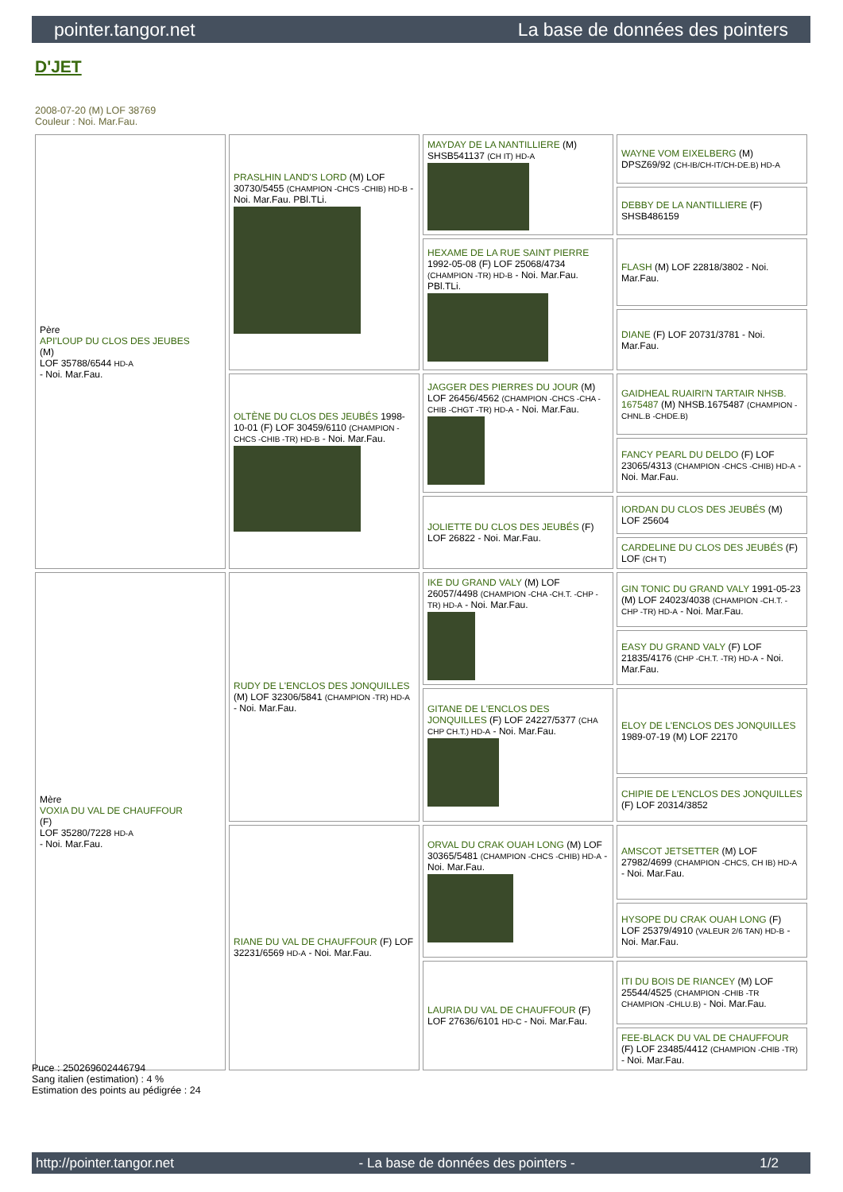pointer.tangor.net La base de données des pointers
D'JET
2008-07-20 (M) LOF 38769
Couleur : Noi. Mar.Fau.
| Père API'LOUP DU CLOS DES JEUBES (M) LOF 35788/6544 HD-A - Noi. Mar.Fau. | PRASLHIN LAND'S LORD (M) LOF 30730/5455 (CHAMPION -CHCS -CHIB) HD-B - Noi. Mar.Fau. PBl.TLi. | MAYDAY DE LA NANTILLIERE (M) SHSB541137 (CH IT) HD-A | WAYNE VOM EIXELBERG (M) DPSZ69/92 (CH-IB/CH-IT/CH-DE.B) HD-A |
| | | | DEBBY DE LA NANTILLIERE (F) SHSB486159 |
| | | HEXAME DE LA RUE SAINT PIERRE 1992-05-08 (F) LOF 25068/4734 (CHAMPION -TR) HD-B - Noi. Mar.Fau. PBl.TLi. | FLASH (M) LOF 22818/3802 - Noi. Mar.Fau. |
| | | | DIANE (F) LOF 20731/3781 - Noi. Mar.Fau. |
| | OLTÈNE DU CLOS DES JEUBÉS 1998-10-01 (F) LOF 30459/6110 (CHAMPION -CHCS -CHIB -TR) HD-B - Noi. Mar.Fau. | JAGGER DES PIERRES DU JOUR (M) LOF 26456/4562 (CHAMPION -CHCS -CHA -CHIB -CHGT -TR) HD-A - Noi. Mar.Fau. | GAIDHEAL RUAIRI'N TARTAIR NHSB. 1675487 (M) NHSB.1675487 (CHAMPION -CHNL.B -CHDE.B) |
| | | | FANCY PEARL DU DELDO (F) LOF 23065/4313 (CHAMPION -CHCS -CHIB) HD-A - Noi. Mar.Fau. |
| | | JOLIETTE DU CLOS DES JEUBÉS (F) LOF 26822 - Noi. Mar.Fau. | IORDAN DU CLOS DES JEUBÉS (M) LOF 25604 |
| | | | CARDELINE DU CLOS DES JEUBÉS (F) LOF (CH T) |
| Mère VOXIA DU VAL DE CHAUFFOUR (F) LOF 35280/7228 HD-A - Noi. Mar.Fau. | RUDY DE L'ENCLOS DES JONQUILLES (M) LOF 32306/5841 (CHAMPION -TR) HD-A - Noi. Mar.Fau. | IKE DU GRAND VALY (M) LOF 26057/4498 (CHAMPION -CHA -CH.T. -CHP -TR) HD-A - Noi. Mar.Fau. | GIN TONIC DU GRAND VALY 1991-05-23 (M) LOF 24023/4038 (CHAMPION -CH.T. -CHP -TR) HD-A - Noi. Mar.Fau. |
| | | | EASY DU GRAND VALY (F) LOF 21835/4176 (CHP -CH.T. -TR) HD-A - Noi. Mar.Fau. |
| | | GITANE DE L'ENCLOS DES JONQUILLES (F) LOF 24227/5377 (CHA CHP CH.T.) HD-A - Noi. Mar.Fau. | ELOY DE L'ENCLOS DES JONQUILLES 1989-07-19 (M) LOF 22170 |
| | | | CHIPIE DE L'ENCLOS DES JONQUILLES (F) LOF 20314/3852 |
| | RIANE DU VAL DE CHAUFFOUR (F) LOF 32231/6569 HD-A - Noi. Mar.Fau. | ORVAL DU CRAK OUAH LONG (M) LOF 30365/5481 (CHAMPION -CHCS -CHIB) HD-A - Noi. Mar.Fau. | AMSCOT JETSETTER (M) LOF 27982/4699 (CHAMPION -CHCS, CH IB) HD-A - Noi. Mar.Fau. |
| | | | HYSOPE DU CRAK OUAH LONG (F) LOF 25379/4910 (VALEUR 2/6 TAN) HD-B - Noi. Mar.Fau. |
| | | LAURIA DU VAL DE CHAUFFOUR (F) LOF 27636/6101 HD-C - Noi. Mar.Fau. | ITI DU BOIS DE RIANCEY (M) LOF 25544/4525 (CHAMPION -CHIB -TR CHAMPION -CHLU.B) - Noi. Mar.Fau. |
| | | | FEE-BLACK DU VAL DE CHAUFFOUR (F) LOF 23485/4412 (CHAMPION -CHIB -TR) - Noi. Mar.Fau. |
Puce : 250269602446794
Sang italien (estimation) : 4 %
Estimation des points au pédigrée : 24
http://pointer.tangor.net - La base de données des pointers - 1/2